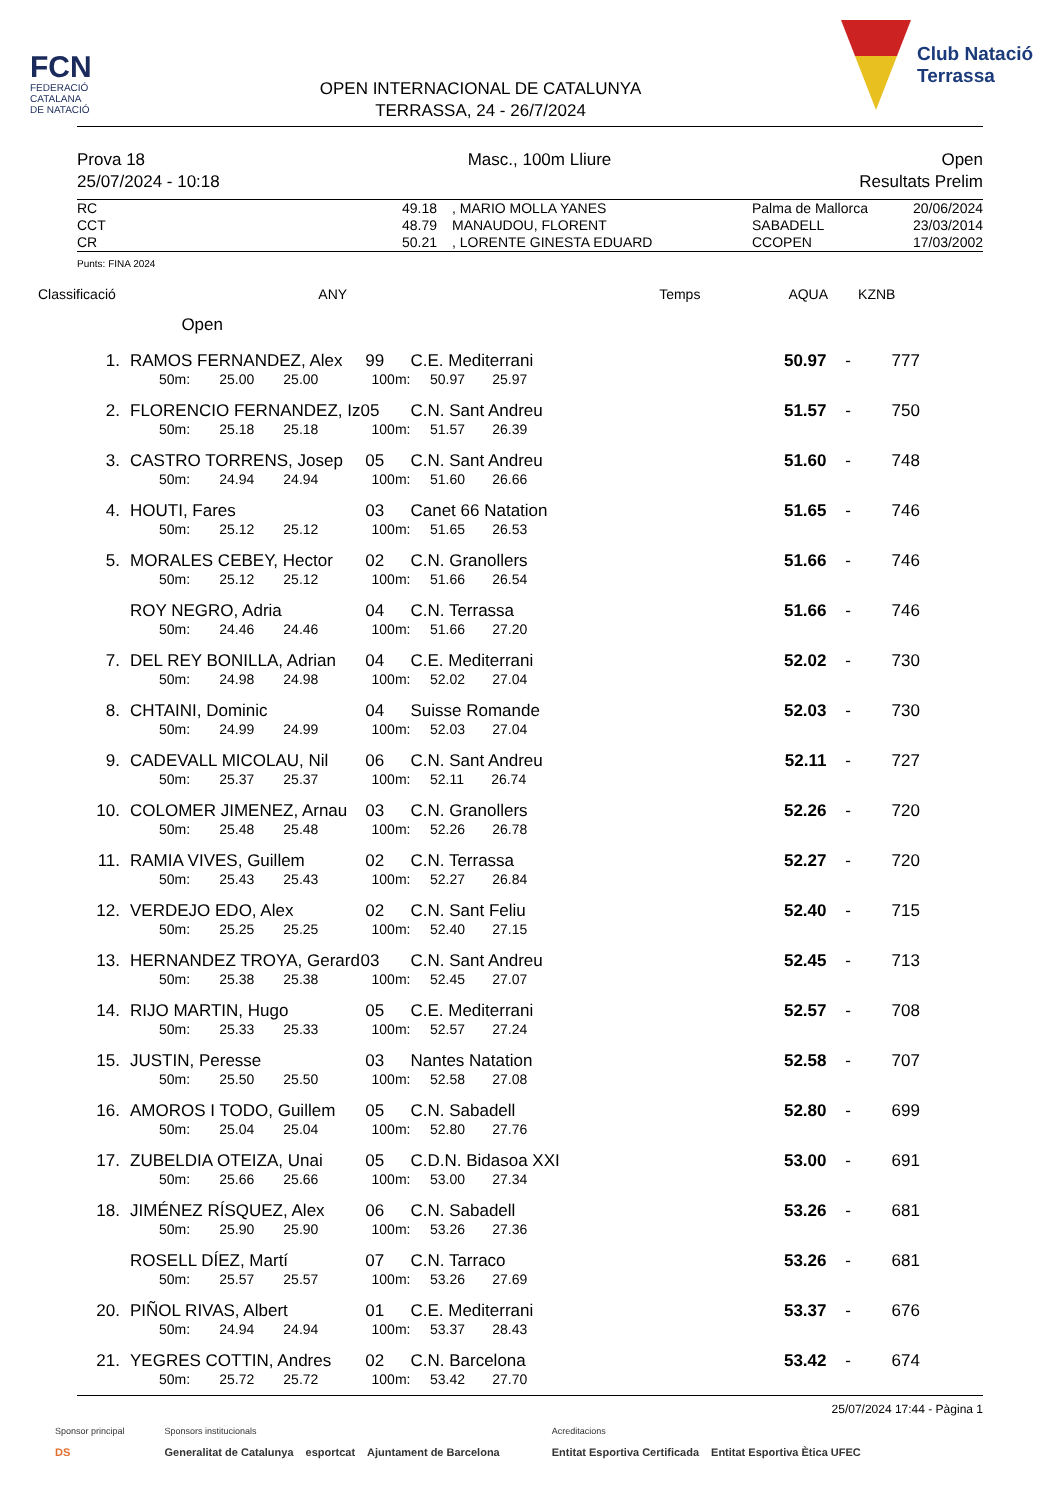FCN
FEDERACIÓ
CATALANA
DE NATACIÓ
OPEN INTERNACIONAL DE CATALUNYA
TERRASSA, 24 - 26/7/2024
Club Natació
Terrassa
Prova 18
25/07/2024 - 10:18
Masc., 100m Lliure Open
Resultats Prelim
| RC | 49.18 | | , MARIO MOLLA YANES | Palma de Mallorca | 20/06/2024 |
| CCT | 48.79 | | MANAUDOU, FLORENT | SABADELL | 23/03/2014 |
| CR | 50.21 | | , LORENTE GINESTA EDUARD | CCOPEN | 17/03/2002 |
Punts: FINA 2024
| Classificació | | | | | ANY Temps AQUA KZNB | | | | | |
| --- | --- | --- | --- | --- | --- | --- | --- | --- | --- | --- |
| | Open | | | | | | | | | |
| 1. | | RAMOS FERNANDEZ, Alex | | | | 99 | C.E. Mediterrani | 50.97 | - | 777 |
| | | 50m: | 25.00 | 25.00 | 100m: | | 50.97 25.97 | | | |
| 2. | | FLORENCIO FERNANDEZ, Iz | | | | 05 | C.N. Sant Andreu | 51.57 | - | 750 |
| | | 50m: | 25.18 | 25.18 | 100m: | | 51.57 26.39 | | | |
| 3. | | CASTRO TORRENS, Josep | | | | 05 | C.N. Sant Andreu | 51.60 | - | 748 |
| | | 50m: | 24.94 | 24.94 | 100m: | | 51.60 26.66 | | | |
| 4. | | HOUTI, Fares | | | | 03 | Canet 66 Natation | 51.65 | - | 746 |
| | | 50m: | 25.12 | 25.12 | 100m: | | 51.65 26.53 | | | |
| 5. | | MORALES CEBEY, Hector | | | | 02 | C.N. Granollers | 51.66 | - | 746 |
| | | 50m: | 25.12 | 25.12 | 100m: | | 51.66 26.54 | | | |
| | | ROY NEGRO, Adria | | | | 04 | C.N. Terrassa | 51.66 | - | 746 |
| | | 50m: | 24.46 | 24.46 | 100m: | | 51.66 27.20 | | | |
| 7. | | DEL REY BONILLA, Adrian | | | | 04 | C.E. Mediterrani | 52.02 | - | 730 |
| | | 50m: | 24.98 | 24.98 | 100m: | | 52.02 27.04 | | | |
| 8. | | CHTAINI, Dominic | | | | 04 | Suisse Romande | 52.03 | - | 730 |
| | | 50m: | 24.99 | 24.99 | 100m: | | 52.03 27.04 | | | |
| 9. | | CADEVALL MICOLAU, Nil | | | | 06 | C.N. Sant Andreu | 52.11 | - | 727 |
| | | 50m: | 25.37 | 25.37 | 100m: | | 52.11 26.74 | | | |
| 10. | | COLOMER JIMENEZ, Arnau | | | | 03 | C.N. Granollers | 52.26 | - | 720 |
| | | 50m: | 25.48 | 25.48 | 100m: | | 52.26 26.78 | | | |
| 11. | | RAMIA VIVES, Guillem | | | | 02 | C.N. Terrassa | 52.27 | - | 720 |
| | | 50m: | 25.43 | 25.43 | 100m: | | 52.27 26.84 | | | |
| 12. | | VERDEJO EDO, Alex | | | | 02 | C.N. Sant Feliu | 52.40 | - | 715 |
| | | 50m: | 25.25 | 25.25 | 100m: | | 52.40 27.15 | | | |
| 13. | | HERNANDEZ TROYA, Gerard | | | | 03 | C.N. Sant Andreu | 52.45 | - | 713 |
| | | 50m: | 25.38 | 25.38 | 100m: | | 52.45 27.07 | | | |
| 14. | | RIJO MARTIN, Hugo | | | | 05 | C.E. Mediterrani | 52.57 | - | 708 |
| | | 50m: | 25.33 | 25.33 | 100m: | | 52.57 27.24 | | | |
| 15. | | JUSTIN, Peresse | | | | 03 | Nantes Natation | 52.58 | - | 707 |
| | | 50m: | 25.50 | 25.50 | 100m: | | 52.58 27.08 | | | |
| 16. | | AMOROS I TODO, Guillem | | | | 05 | C.N. Sabadell | 52.80 | - | 699 |
| | | 50m: | 25.04 | 25.04 | 100m: | | 52.80 27.76 | | | |
| 17. | | ZUBELDIA OTEIZA, Unai | | | | 05 | C.D.N. Bidasoa XXI | 53.00 | - | 691 |
| | | 50m: | 25.66 | 25.66 | 100m: | | 53.00 27.34 | | | |
| 18. | | JIMÉNEZ RÍSQUEZ, Alex | | | | 06 | C.N. Sabadell | 53.26 | - | 681 |
| | | 50m: | 25.90 | 25.90 | 100m: | | 53.26 27.36 | | | |
| | | ROSELL DÍEZ, Martí | | | | 07 | C.N. Tarraco | 53.26 | - | 681 |
| | | 50m: | 25.57 | 25.57 | 100m: | | 53.26 27.69 | | | |
| 20. | | PIÑOL RIVAS, Albert | | | | 01 | C.E. Mediterrani | 53.37 | - | 676 |
| | | 50m: | 24.94 | 24.94 | 100m: | | 53.37 28.43 | | | |
| 21. | | YEGRES COTTIN, Andres | | | | 02 | C.N. Barcelona | 53.42 | - | 674 |
| | | 50m: | 25.72 | 25.72 | 100m: | | 53.42 27.70 | | | |
25/07/2024 17:44 - Pàgina 1
Sponsor principal
DS
Sponsors institucionals
Generalitat de Catalunya esportcat Ajuntament de Barcelona
Acreditacions
Entitat Esportiva Certificada Entitat Esportiva Ètica UFEC